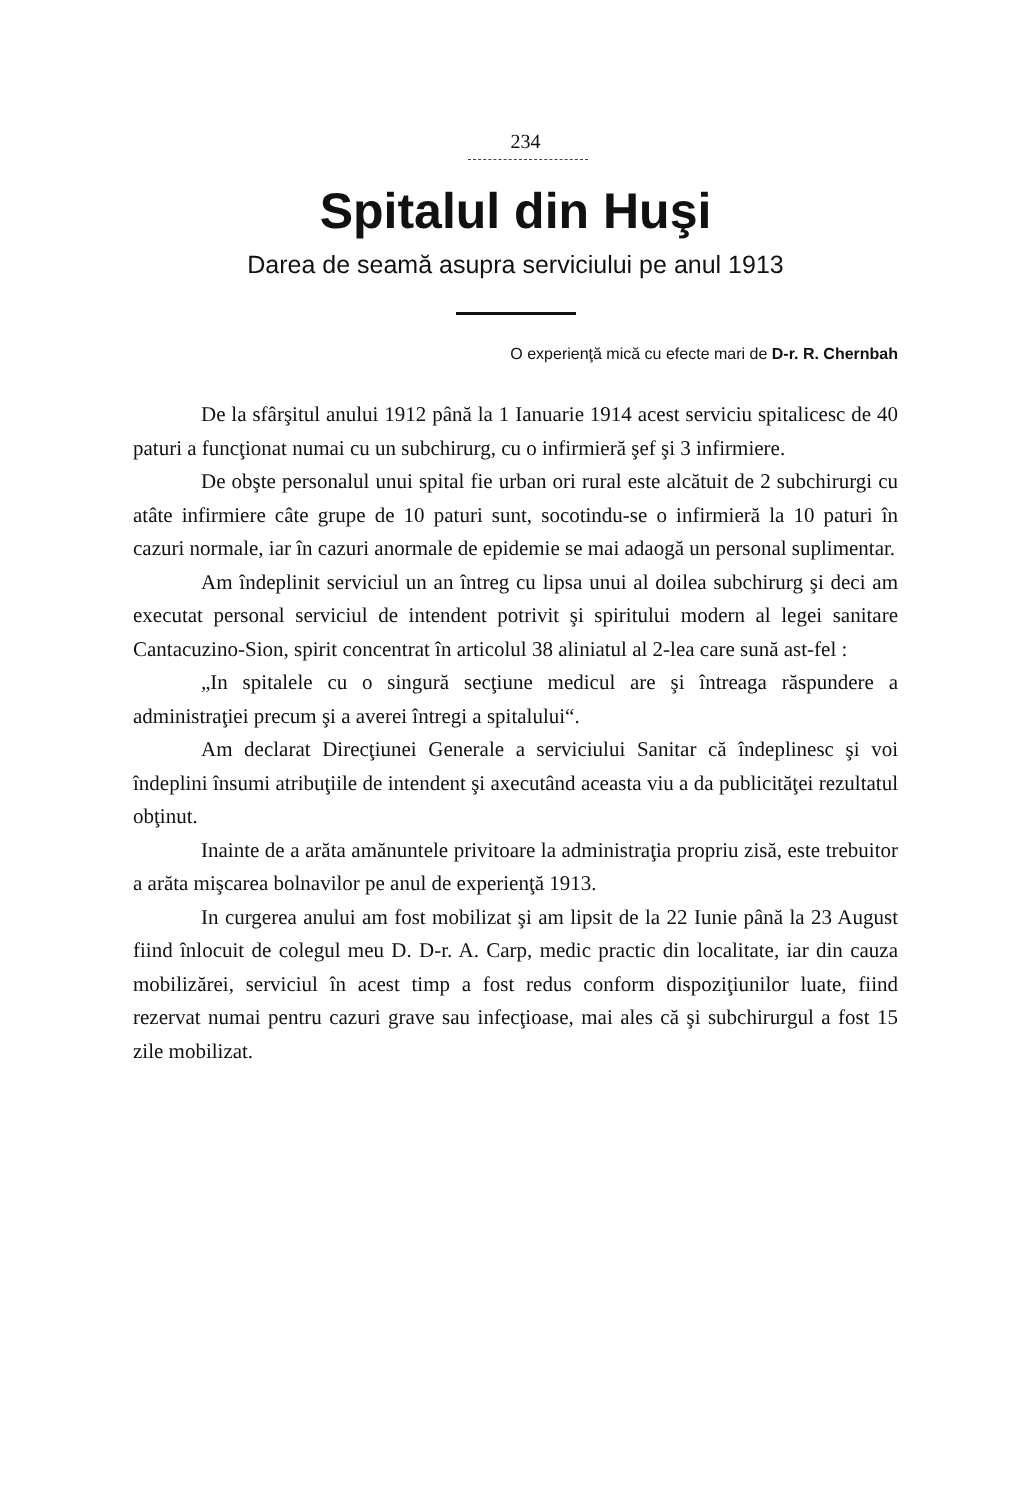234
Spitalul din Huşi
Darea de seamă asupra serviciului pe anul 1913
O experienţă mică cu efecte mari de D-r. R. Chernbah
De la sfârşitul anului 1912 până la 1 Ianuarie 1914 acest serviciu spitalicesc de 40 paturi a funcţionat numai cu un subchirurg, cu o infirmieră şef şi 3 infirmiere.
De obşte personalul unui spital fie urban ori rural este alcătuit de 2 subchirurgi cu atâte infirmiere câte grupe de 10 paturi sunt, socotindu-se o infirmieră la 10 paturi în cazuri normale, iar în cazuri anormale de epidemie se mai adaogă un personal suplimentar.
Am îndeplinit serviciul un an întreg cu lipsa unui al doilea subchirurg şi deci am executat personal serviciul de intendent potrivit şi spiritului modern al legei sanitare Cantacuzino-Sion, spirit concentrat în articolul 38 aliniatul al 2-lea care sună ast-fel :
„In spitalele cu o singură secţiune medicul are şi întreaga răspundere a administraţiei precum şi a averei întregi a spitalului“.
Am declarat Direcţiunei Generale a serviciului Sanitar că îndeplinesc şi voi îndeplini însumi atribuţiile de intendent şi axecutând aceasta viu a da publicităţei rezultatul obţinut.
Inainte de a arăta amănuntele privitoare la administraţia propriu zisă, este trebuitor a arăta mişcarea bolnavilor pe anul de experienţă 1913.
In curgerea anului am fost mobilizat şi am lipsit de la 22 Iunie până la 23 August fiind înlocuit de colegul meu D. D-r. A. Carp, medic practic din localitate, iar din cauza mobilizărei, serviciul în acest timp a fost redus conform dispoziţiunilor luate, fiind rezervat numai pentru cazuri grave sau infecţioase, mai ales că şi subchirurgul a fost 15 zile mobilizat.